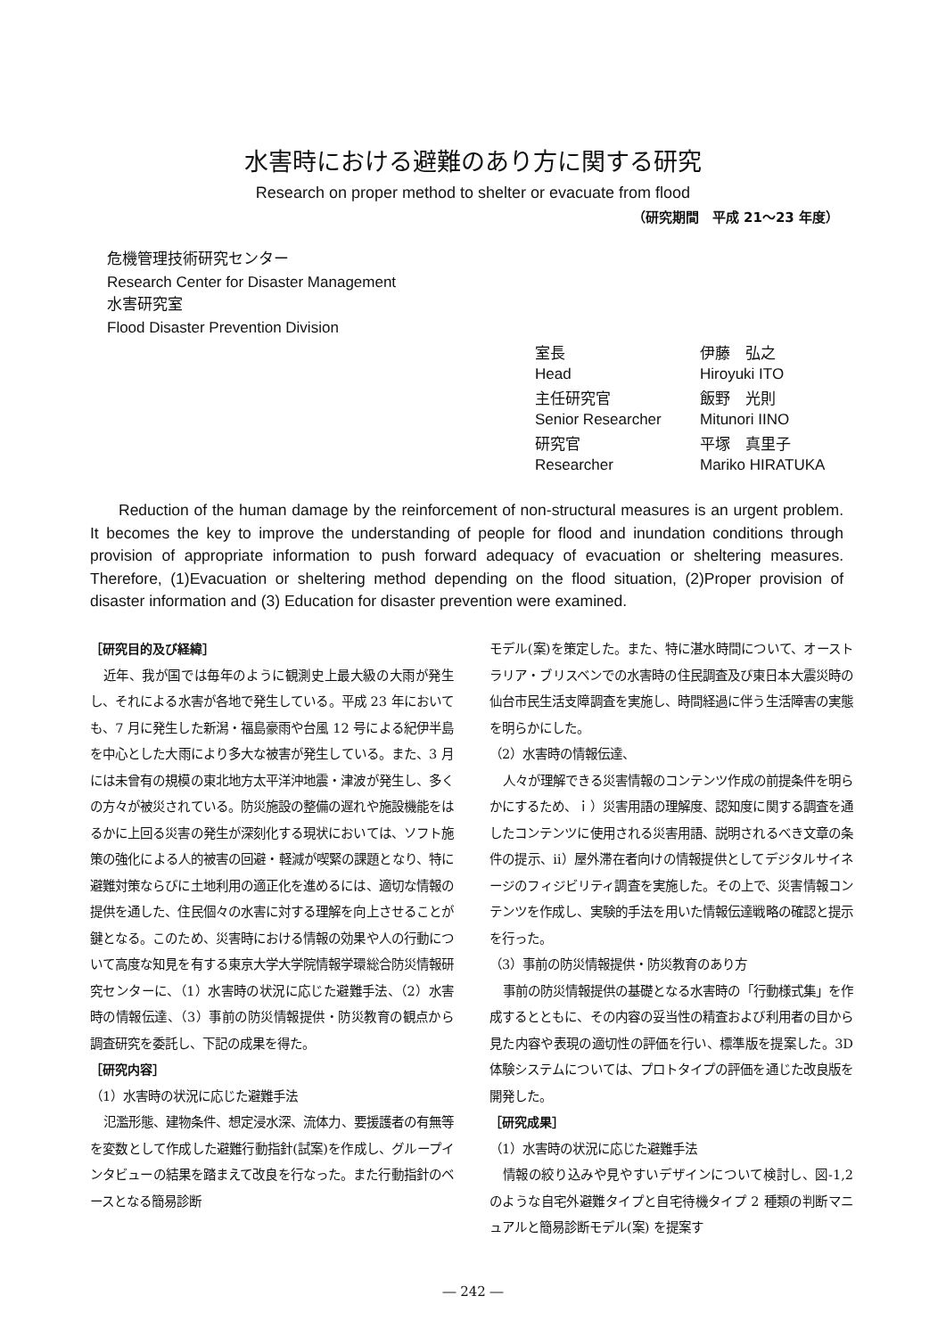水害時における避難のあり方に関する研究
Research on proper method to shelter or evacuate from flood
（研究期間　平成 21～23 年度）
危機管理技術研究センター
Research Center for Disaster Management
水害研究室
Flood Disaster Prevention Division
| 室長 | 伊藤 弘之 |
| Head | Hiroyuki ITO |
| 主任研究官 | 飯野 光則 |
| Senior Researcher | Mitunori IINO |
| 研究官 | 平塚 真里子 |
| Researcher | Mariko HIRATUKA |
Reduction of the human damage by the reinforcement of non-structural measures is an urgent problem. It becomes the key to improve the understanding of people for flood and inundation conditions through provision of appropriate information to push forward adequacy of evacuation or sheltering measures. Therefore, (1)Evacuation or sheltering method depending on the flood situation, (2)Proper provision of disaster information and (3) Education for disaster prevention were examined.
［研究目的及び経緯］
近年、我が国では毎年のように観測史上最大級の大雨が発生し、それによる水害が各地で発生している。平成 23 年においても、7 月に発生した新潟・福島豪雨や台風 12 号による紀伊半島を中心とした大雨により多大な被害が発生している。また、3 月には未曾有の規模の東北地方太平洋沖地震・津波が発生し、多くの方々が被災されている。防災施設の整備の遅れや施設機能をはるかに上回る災害の発生が深刻化する現状においては、ソフト施策の強化による人的被害の回避・軽減が喫緊の課題となり、特に避難対策ならびに土地利用の適正化を進めるには、適切な情報の提供を通した、住民個々の水害に対する理解を向上させることが鍵となる。このため、災害時における情報の効果や人の行動について高度な知見を有する東京大学大学院情報学環総合防災情報研究センターに、（1）水害時の状況に応じた避難手法、（2）水害時の情報伝達、（3）事前の防災情報提供・防災教育の観点から調査研究を委託し、下記の成果を得た。
［研究内容］
（1）水害時の状況に応じた避難手法
氾濫形態、建物条件、想定浸水深、流体力、要援護者の有無等を変数として作成した避難行動指針(試案)を作成し、グループインタビューの結果を踏まえて改良を行なった。また行動指針のベースとなる簡易診断
モデル(案)を策定した。また、特に湛水時間について、オーストラリア・ブリスベンでの水害時の住民調査及び東日本大震災時の仙台市民生活支障調査を実施し、時間経過に伴う生活障害の実態を明らかにした。
（2）水害時の情報伝達、
人々が理解できる災害情報のコンテンツ作成の前提条件を明らかにするため、ｉ）災害用語の理解度、認知度に関する調査を通したコンテンツに使用される災害用語、説明されるべき文章の条件の提示、ⅱ）屋外滞在者向けの情報提供としてデジタルサイネージのフィジビリティ調査を実施した。その上で、災害情報コンテンツを作成し、実験的手法を用いた情報伝達戦略の確認と提示を行った。
（3）事前の防災情報提供・防災教育のあり方
事前の防災情報提供の基礎となる水害時の「行動様式集」を作成するとともに、その内容の妥当性の精査および利用者の目から見た内容や表現の適切性の評価を行い、標準版を提案した。3D体験システムについては、プロトタイプの評価を通じた改良版を開発した。
［研究成果］
（1）水害時の状況に応じた避難手法
情報の絞り込みや見やすいデザインについて検討し、図-1,2 のような自宅外避難タイプと自宅待機タイプ 2 種類の判断マニュアルと簡易診断モデル(案) を提案す
― 242 ―